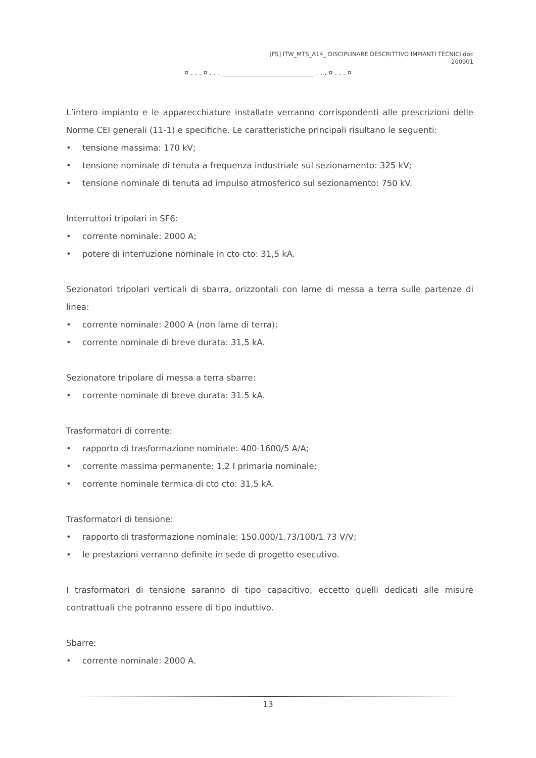[FS] ITW_MTS_A14_ DISCIPLINARE DESCRITTIVO IMPIANTI TECNICI.doc
200901
¤ . . . ¤ . . . ____________________________ . . . ¤ . . . ¤
L’intero impianto e le apparecchiature installate verranno corrispondenti alle prescrizioni delle Norme CEI generali (11-1) e specifiche. Le caratteristiche principali risultano le seguenti:
• tensione massima: 170 kV;
• tensione nominale di tenuta a frequenza industriale sul sezionamento: 325 kV;
• tensione nominale di tenuta ad impulso atmosferico sul sezionamento: 750 kV.
Interruttori tripolari in SF6:
• corrente nominale: 2000 A;
• potere di interruzione nominale in cto cto: 31,5 kA.
Sezionatori tripolari verticali di sbarra, orizzontali con lame di messa a terra sulle partenze di linea:
• corrente nominale: 2000 A (non lame di terra);
• corrente nominale di breve durata: 31,5 kA.
Sezionatore tripolare di messa a terra sbarre:
• corrente nominale di breve durata: 31.5 kA.
Trasformatori di corrente:
• rapporto di trasformazione nominale: 400-1600/5 A/A;
• corrente massima permanente: 1,2 I primaria nominale;
• corrente nominale termica di cto cto: 31,5 kA.
Trasformatori di tensione:
• rapporto di trasformazione nominale: 150.000/1.73/100/1.73 V/V;
• le prestazioni verranno definite in sede di progetto esecutivo.
I trasformatori di tensione saranno di tipo capacitivo, eccetto quelli dedicati alle misure contrattuali che potranno essere di tipo induttivo.
Sbarre:
• corrente nominale: 2000 A.
13